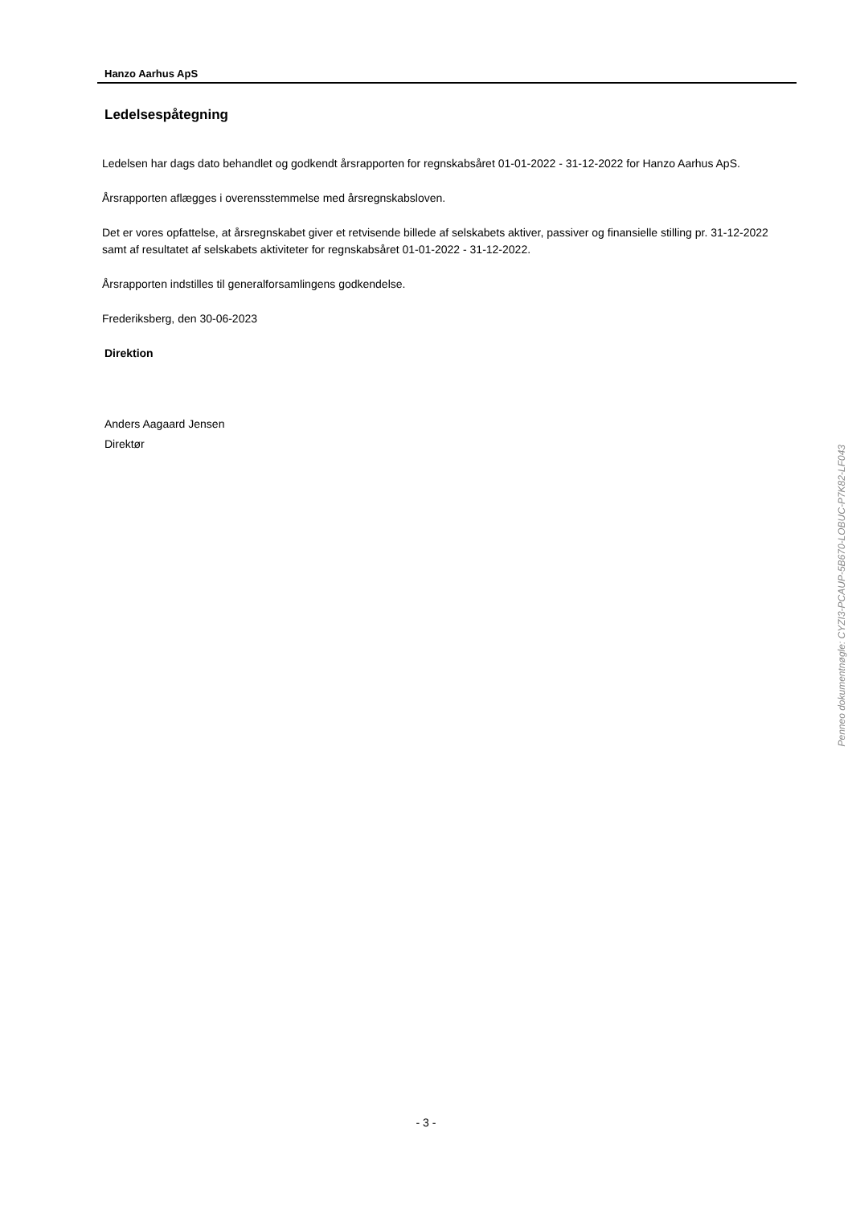Hanzo Aarhus ApS
Ledelsespåtegning
Ledelsen har dags dato behandlet og godkendt årsrapporten for regnskabsåret 01-01-2022 - 31-12-2022 for Hanzo Aarhus ApS.
Årsrapporten aflægges i overensstemmelse med årsregnskabsloven.
Det er vores opfattelse, at årsregnskabet giver et retvisende billede af selskabets aktiver, passiver og finansielle stilling pr. 31-12-2022 samt af resultatet af selskabets aktiviteter for regnskabsåret 01-01-2022 - 31-12-2022.
Årsrapporten indstilles til generalforsamlingens godkendelse.
Frederiksberg, den 30-06-2023
Direktion
Anders Aagaard Jensen
Direktør
Penneo dokumentnøgle: CYZI3-PCAUP-5B670-LOBUC-P7K82-LF043
- 3 -